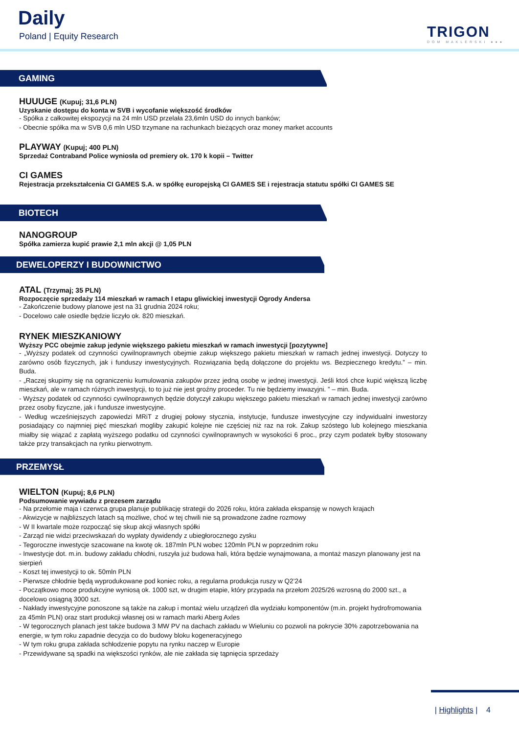Daily
Poland | Equity Research TRIGON
DOM MAKLERSKI ●●●
GAMING
HUUUGE (Kupuj; 31,6 PLN)
Uzyskanie dostępu do konta w SVB i wycofanie większość środków
- Spółka z całkowitej ekspozycji na 24 mln USD przelała 23,6mln USD do innych banków;
- Obecnie spółka ma w SVB 0,6 mln USD trzymane na rachunkach bieżących oraz money market accounts
PLAYWAY (Kupuj; 400 PLN)
Sprzedaż Contraband Police wyniosła od premiery ok. 170 k kopii – Twitter
CI GAMES
Rejestracja przekształcenia CI GAMES S.A. w spółkę europejską CI GAMES SE i rejestracja statutu spółki CI GAMES SE
BIOTECH
NANOGROUP
Spółka zamierza kupić prawie 2,1 mln akcji @ 1,05 PLN
DEWELOPERZY I BUDOWNICTWO
ATAL (Trzymaj; 35 PLN)
Rozpoczęcie sprzedaży 114 mieszkań w ramach I etapu gliwickiej inwestycji Ogrody Andersa
- Zakończenie budowy planowe jest na 31 grudnia 2024 roku;
- Docelowo całe osiedle będzie liczyło ok. 820 mieszkań.
RYNEK MIESZKANIOWY
Wyższy PCC obejmie zakup jedynie większego pakietu mieszkań w ramach inwestycji [pozytywne]
- „Wyższy podatek od czynności cywilnoprawnych obejmie zakup większego pakietu mieszkań w ramach jednej inwestycji. Dotyczy to zarówno osób fizycznych, jak i funduszy inwestycyjnych. Rozwiązania będą dołączone do projektu ws. Bezpiecznego kredytu.” – min. Buda.
- „Raczej skupimy się na ograniczeniu kumulowania zakupów przez jedną osobę w jednej inwestycji. Jeśli ktoś chce kupić większą liczbę mieszkań, ale w ramach różnych inwestycji, to to już nie jest groźny proceder. Tu nie będziemy inwazyjni. ” – min. Buda.
- Wyższy podatek od czynności cywilnoprawnych będzie dotyczył zakupu większego pakietu mieszkań w ramach jednej inwestycji zarówno przez osoby fizyczne, jak i fundusze inwestycyjne.
- Według wcześniejszych zapowiedzi MRiT z drugiej połowy stycznia, instytucje, fundusze inwestycyjne czy indywidualni inwestorzy posiadający co najmniej pięć mieszkań mogliby zakupić kolejne nie częściej niż raz na rok. Zakup szóstego lub kolejnego mieszkania miałby się wiązać z zapłatą wyższego podatku od czynności cywilnoprawnych w wysokości 6 proc., przy czym podatek byłby stosowany także przy transakcjach na rynku pierwotnym.
PRZEMYSŁ
WIELTON (Kupuj; 8,6 PLN)
Podsumowanie wywiadu z prezesem zarządu
- Na przełomie maja i czerwca grupa planuje publikację strategii do 2026 roku, która zakłada ekspansję w nowych krajach
- Akwizycje w najbliższych latach są możliwe, choć w tej chwili nie są prowadzone żadne rozmowy
- W II kwartale może rozpocząć się skup akcji własnych spółki
- Zarząd nie widzi przeciwskazań do wypłaty dywidendy z ubiegłorocznego zysku
- Tegoroczne inwestycje szacowane na kwotę ok. 187mln PLN wobec 120mln PLN w poprzednim roku
- Inwestycje dot. m.in. budowy zakładu chłodni, ruszyła już budowa hali, która będzie wynajmowana, a montaż maszyn planowany jest na sierpień
- Koszt tej inwestycji to ok. 50mln PLN
- Pierwsze chłodnie będą wyprodukowane pod koniec roku, a regularna produkcja ruszy w Q2’24
- Początkowo moce produkcyjne wyniosą ok. 1000 szt, w drugim etapie, który przypada na przełom 2025/26 wzrosną do 2000 szt., a docelowo osiągną 3000 szt.
- Nakłady inwestycyjne ponoszone są także na zakup i montaż wielu urządzeń dla wydziału komponentów (m.in. projekt hydrofromowania za 45mln PLN) oraz start produkcji własnej osi w ramach marki Aberg Axles
- W tegorocznych planach jest także budowa 3 MW PV na dachach zakładu w Wieluniu co pozwoli na pokrycie 30% zapotrzebowania na energie, w tym roku zapadnie decyzja co do budowy bloku kogeneracyjnego
- W tym roku grupa zakłada schłodzenie popytu na rynku naczep w Europie
- Przewidywane są spadki na większości rynków, ale nie zakłada się tąpnięcia sprzedaży
| Highlights | 4